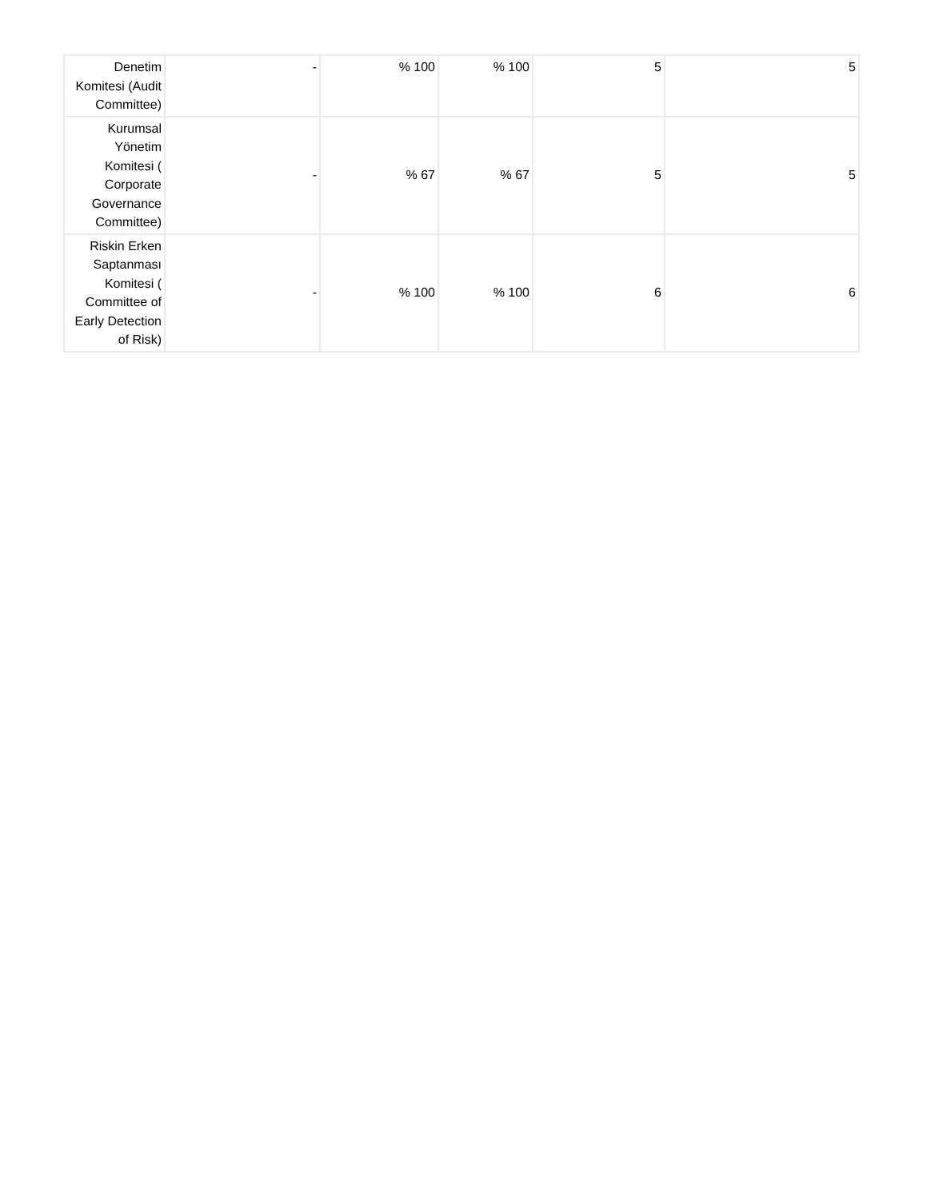| Denetim Komitesi (Audit Committee) | - | % 100 | % 100 | 5 | 5 |
| Kurumsal Yönetim Komitesi ( Corporate Governance Committee) | - | % 67 | % 67 | 5 | 5 |
| Riskin Erken Saptanması Komitesi ( Committee of Early Detection of Risk) | - | % 100 | % 100 | 6 | 6 |